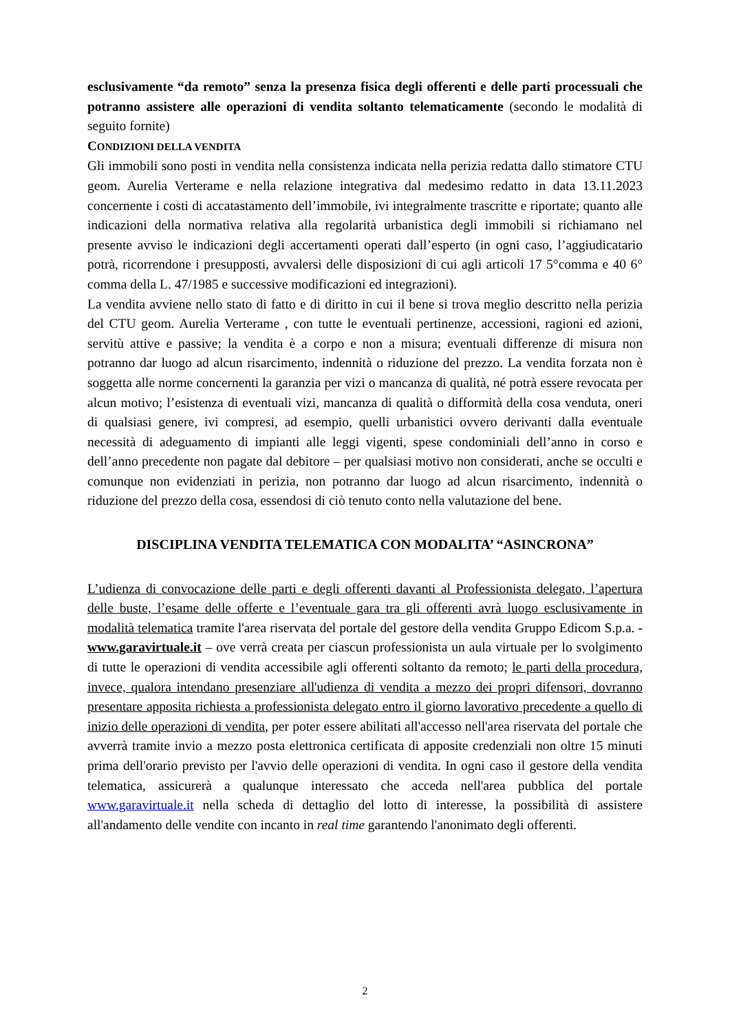esclusivamente “da remoto” senza la presenza fisica degli offerenti e delle parti processuali che potranno assistere alle operazioni di vendita soltanto telematicamente (secondo le modalità di seguito fornite)
CONDIZIONI DELLA VENDITA
Gli immobili sono posti in vendita nella consistenza indicata nella perizia redatta dallo stimatore CTU geom. Aurelia Verterame e nella relazione integrativa dal medesimo redatto in data 13.11.2023 concernente i costi di accatastamento dell’immobile, ivi integralmente trascritte e riportate; quanto alle indicazioni della normativa relativa alla regolarità urbanistica degli immobili si richiamano nel presente avviso le indicazioni degli accertamenti operati dall’esperto (in ogni caso, l’aggiudicatario potrà, ricorrendone i presupposti, avvalersi delle disposizioni di cui agli articoli 17 5°comma e 40 6° comma della L. 47/1985 e successive modificazioni ed integrazioni).
La vendita avviene nello stato di fatto e di diritto in cui il bene si trova meglio descritto nella perizia del CTU geom. Aurelia Verterame , con tutte le eventuali pertinenze, accessioni, ragioni ed azioni, servitù attive e passive; la vendita è a corpo e non a misura; eventuali differenze di misura non potranno dar luogo ad alcun risarcimento, indennità o riduzione del prezzo. La vendita forzata non è soggetta alle norme concernenti la garanzia per vizi o mancanza di qualità, né potrà essere revocata per alcun motivo; l’esistenza di eventuali vizi, mancanza di qualità o difformità della cosa venduta, oneri di qualsiasi genere, ivi compresi, ad esempio, quelli urbanistici ovvero derivanti dalla eventuale necessità di adeguamento di impianti alle leggi vigenti, spese condominiali dell’anno in corso e dell’anno precedente non pagate dal debitore – per qualsiasi motivo non considerati, anche se occulti e comunque non evidenziati in perizia, non potranno dar luogo ad alcun risarcimento, indennità o riduzione del prezzo della cosa, essendosi di ciò tenuto conto nella valutazione del bene.
DISCIPLINA VENDITA TELEMATICA CON MODALITA’ “ASINCRONA”
L’udienza di convocazione delle parti e degli offerenti davanti al Professionista delegato, l’apertura delle buste, l’esame delle offerte e l’eventuale gara tra gli offerenti avrà luogo esclusivamente in modalità telematica tramite l'area riservata del portale del gestore della vendita Gruppo Edicom S.p.a. - www.garavirtuale.it – ove verrà creata per ciascun professionista un aula virtuale per lo svolgimento di tutte le operazioni di vendita accessibile agli offerenti soltanto da remoto; le parti della procedura, invece, qualora intendano presenziare all'udienza di vendita a mezzo dei propri difensori, dovranno presentare apposita richiesta a professionista delegato entro il giorno lavorativo precedente a quello di inizio delle operazioni di vendita, per poter essere abilitati all'accesso nell'area riservata del portale che avverrà tramite invio a mezzo posta elettronica certificata di apposite credenziali non oltre 15 minuti prima dell'orario previsto per l'avvio delle operazioni di vendita. In ogni caso il gestore della vendita telematica, assicurerà a qualunque interessato che acceda nell'area pubblica del portale www.garavirtuale.it nella scheda di dettaglio del lotto di interesse, la possibilità di assistere all'andamento delle vendite con incanto in real time garantendo l'anonimato degli offerenti.
2